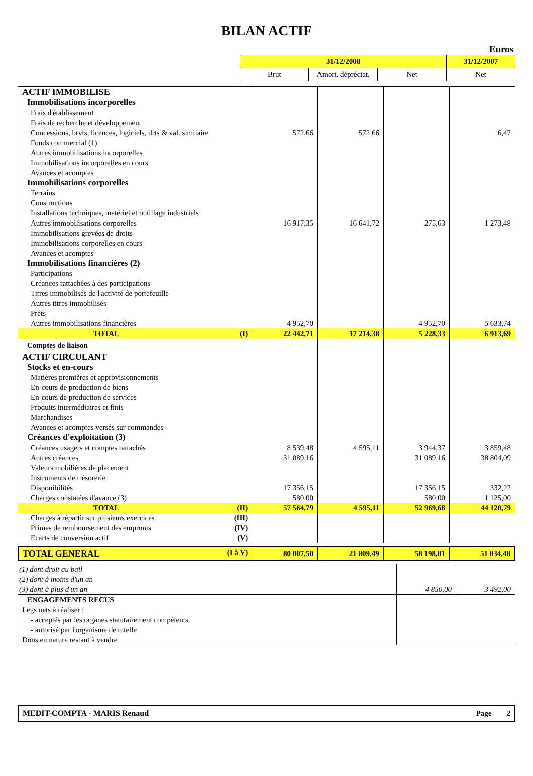BILAN ACTIF
Euros
| | 31/12/2008 | | | 31/12/2007 |
| | Brut | Amort. dépréciat. | Net | Net |
| ACTIF IMMOBILISE | | | | |
| Immobilisations incorporelles | | | | |
| Frais d'établissement | | | | |
| Frais de recherche et développement | | | | |
| Concessions, brvts, licences, logiciels, drts & val. similaire | 572,66 | 572,66 | | 6,47 |
| Fonds commercial (1) | | | | |
| Autres immobilisations incorporelles | | | | |
| Immobilisations incorporelles en cours | | | | |
| Avances et acomptes | | | | |
| Immobilisations corporelles | | | | |
| Terrains | | | | |
| Constructions | | | | |
| Installations techniques, matériel et outillage industriels | | | | |
| Autres immobilisations corporelles | 16 917,35 | 16 641,72 | 275,63 | 1 273,48 |
| Immobilisations grevées de droits | | | | |
| Immobilisations corporelles en cours | | | | |
| Avances et acomptes | | | | |
| Immobilisations financières (2) | | | | |
| Participations | | | | |
| Créances rattachées à des participations | | | | |
| Titres immobilisés de l'activité de portefeuille | | | | |
| Autres titres immobilisés | | | | |
| Prêts | | | | |
| Autres immobilisations financières | 4 952,70 | | 4 952,70 | 5 633,74 |
| TOTAL (I) | 22 442,71 | 17 214,38 | 5 228,33 | 6 913,69 |
| Comptes de liaison | | | | |
| ACTIF CIRCULANT | | | | |
| Stocks et en-cours | | | | |
| Matières premières et approvisionnements | | | | |
| En-cours de production de biens | | | | |
| En-cours de production de services | | | | |
| Produits intermédiaires et finis | | | | |
| Marchandises | | | | |
| Avances et acomptes versés sur commandes | | | | |
| Créances d'exploitation (3) | | | | |
| Créances usagers et comptes rattachés | 8 539,48 | 4 595,11 | 3 944,37 | 3 859,48 |
| Autres créances | 31 089,16 | | 31 089,16 | 38 804,09 |
| Valeurs mobilières de placement | | | | |
| Instruments de trésorerie | | | | |
| Disponibilités | 17 356,15 | | 17 356,15 | 332,22 |
| Charges constatées d'avance (3) | 580,00 | | 580,00 | 1 125,00 |
| TOTAL (II) | 57 564,79 | 4 595,11 | 52 969,68 | 44 120,79 |
| Charges à répartir sur plusieurs exercices (III) | | | | |
| Primes de remboursement des emprunts (IV) | | | | |
| Ecarts de conversion actif (V) | | | | |
| TOTAL GENERAL (I à V) | 80 007,50 | 21 809,49 | 58 198,01 | 51 034,48 |
| (1) dont droit au bail | | |
| (2) dont à moins d'un an | | |
| (3) dont à plus d'un an | 4 850,00 | 3 492,00 |
| ENGAGEMENTS RECUS | | |
| Legs nets à réaliser : | | |
| - acceptés par les organes statutairement compétents | | |
| - autorisé par l'organisme de tutelle | | |
| Dons en nature restant à vendre | | |
| MEDIT-COMPTA - MARIS Renaud | Page 2 |